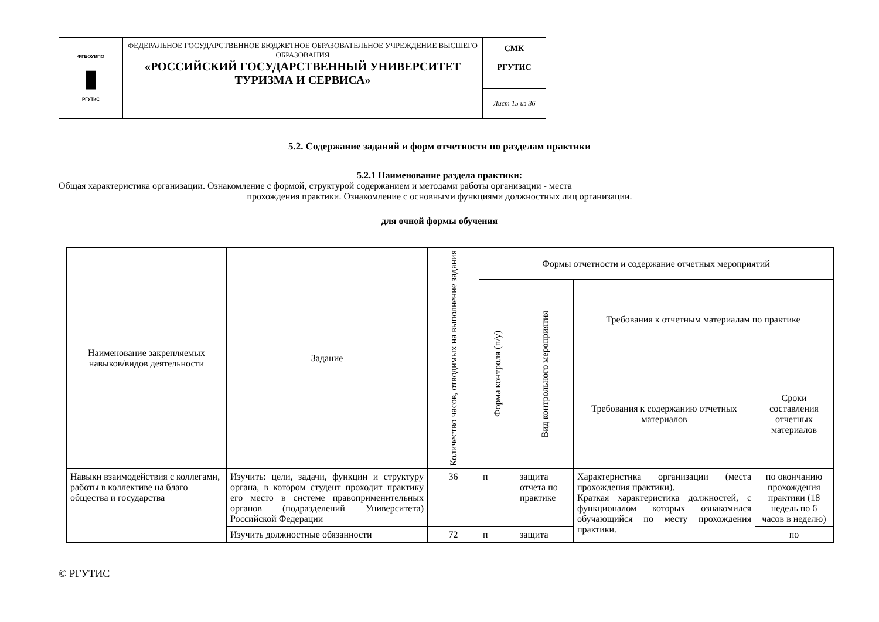| ФГБОУВПО ▮ РГУТиС | ФЕДЕРАЛЬНОЕ ГОСУДАРСТВЕННОЕ БЮДЖЕТНОЕ ОБРАЗОВАТЕЛЬНОЕ УЧРЕЖДЕНИЕ ВЫСШЕГО ОБРАЗОВАНИЯ «РОССИЙСКИЙ ГОСУДАРСТВЕННЫЙ УНИВЕРСИТЕТ ТУРИЗМА И СЕРВИСА» | СМК РГУТИС ________ |
| | | Лист 15 из 36 |
5.2. Содержание заданий и форм отчетности по разделам практики
5.2.1 Наименование раздела практики:
Общая характеристика организации. Ознакомление с формой, структурой содержанием и методами работы организации - места
прохождения практики. Ознакомление с основными функциями должностных лиц организации.
для очной формы обучения
| Наименование закрепляемых навыков/видов деятельности | Задание | Количество часов, отводимых на выполнение задания | Формы отчетности и содержание отчетных мероприятий | | | |
| --- | --- | --- | --- | --- | --- | --- |
| | | | Форма контроля (п/у) | Вид контрольного мероприятия | Требования к отчетным материалам по практике | |
| | | | | | Требования к содержанию отчетных материалов | Сроки составления отчетных материалов |
| Навыки взаимодействия с коллегами, работы в коллективе на благо общества и государства | Изучить: цели, задачи, функции и структуру органа, в котором студент проходит практику его место в системе правоприменительных органов (подразделений Университета) Российской Федерации | 36 | п | защита отчета по практике | Характеристика организации (места прохождения практики). Краткая характеристика должностей, с функционалом которых ознакомился обучающийся по месту прохождения практики. | по окончанию прохождения практики (18 недель по 6 часов в неделю) |
| | Изучить должностные обязанности | 72 | п | защита | | по |
© РГУТИС